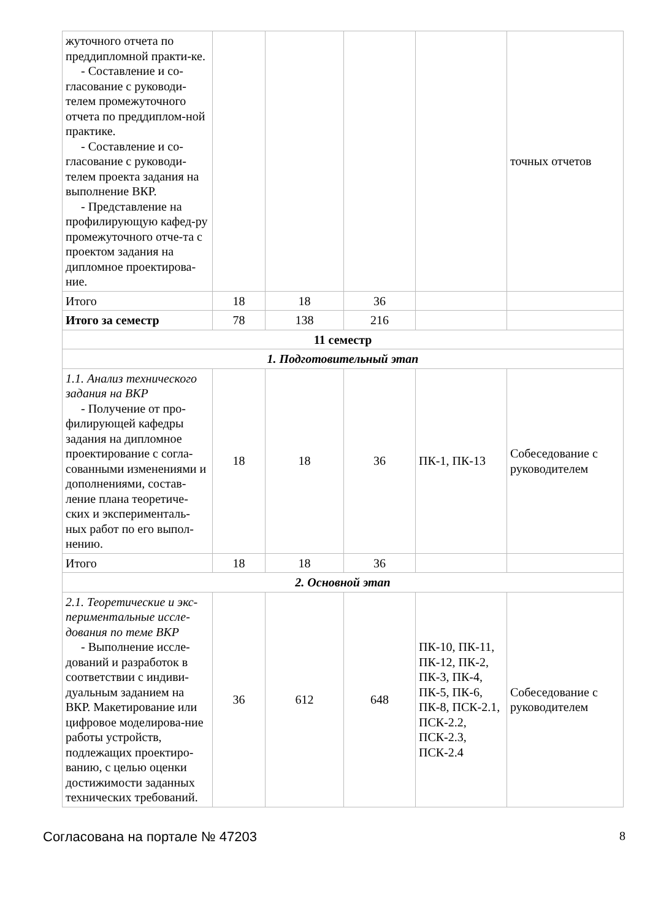| жуточного отчета по преддипломной практи-ке. - Составление и со- гласование с руководи-телем промежуточного отчета по преддиплом-ной практике. - Составление и со- гласование с руководи-телем проекта задания на выполнение ВКР. - Представление на профилирующую кафед-ру промежуточного отче-та с проектом задания на дипломное проектирова-ние. | | | | | точных отчетов |
| Итого | 18 | 18 | 36 | | |
| Итого за семестр | 78 | 138 | 216 | | |
| 11 семестр | | | | | |
| 1. Подготовительный этап | | | | | |
| 1.1. Анализ технического задания на ВКР - Получение от про- филирующей кафедры задания на дипломное проектирование с согла-сованными изменениями и дополнениями, состав-ление плана теоретиче-ских и эксперименталь-ных работ по его выпол-нению. | 18 | 18 | 36 | ПК-1, ПК-13 | Собеседование с руководителем |
| Итого | 18 | 18 | 36 | | |
| 2. Основной этап | | | | | |
| 2.1. Теоретические и экс-периментальные иссле-дования по теме ВКР - Выполнение иссле- дований и разработок в соответствии с индиви-дуальным заданием на ВКР. Макетирование или цифровое моделирова-ние работы устройств, подлежащих проектиро-ванию, с целью оценки достижимости заданных технических требований. | 36 | 612 | 648 | ПК-10, ПК-11, ПК-12, ПК-2, ПК-3, ПК-4, ПК-5, ПК-6, ПК-8, ПСК-2.1, ПСК-2.2, ПСК-2.3, ПСК-2.4 | Собеседование с руководителем |
Согласована на портале № 47203 8